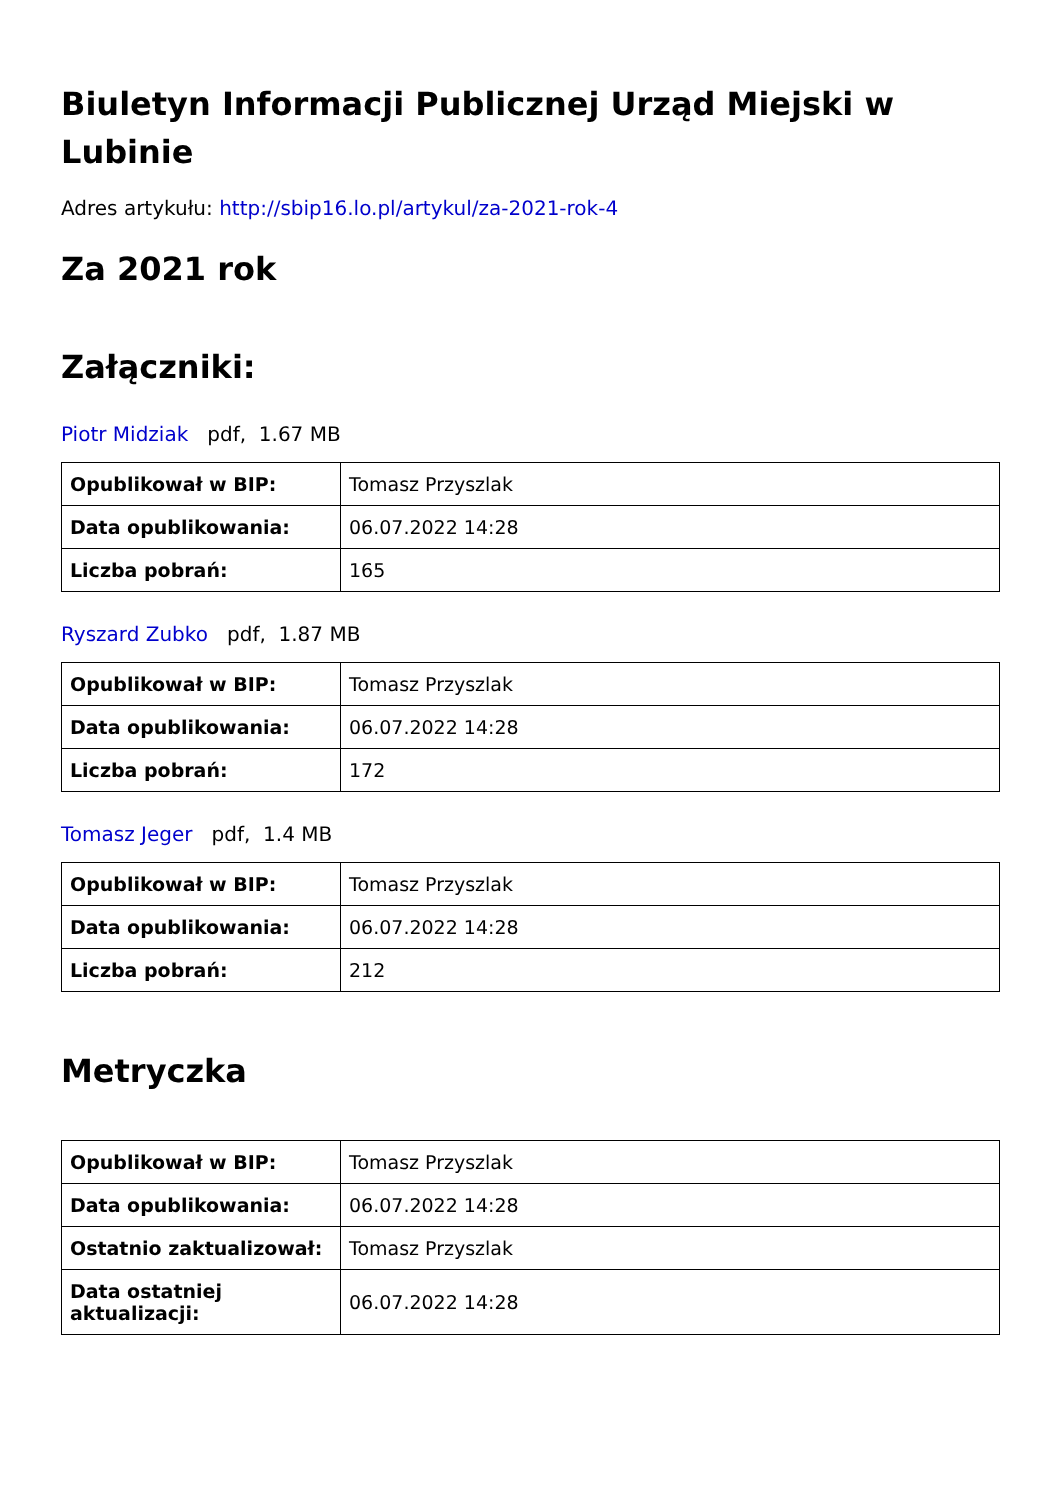Biuletyn Informacji Publicznej Urząd Miejski w Lubinie
Adres artykułu: http://sbip16.lo.pl/artykul/za-2021-rok-4
Za 2021 rok
Załączniki:
Piotr Midziak pdf, 1.67 MB
| Opublikował w BIP: | Tomasz Przyszlak |
| Data opublikowania: | 06.07.2022 14:28 |
| Liczba pobrań: | 165 |
Ryszard Zubko pdf, 1.87 MB
| Opublikował w BIP: | Tomasz Przyszlak |
| Data opublikowania: | 06.07.2022 14:28 |
| Liczba pobrań: | 172 |
Tomasz Jeger pdf, 1.4 MB
| Opublikował w BIP: | Tomasz Przyszlak |
| Data opublikowania: | 06.07.2022 14:28 |
| Liczba pobrań: | 212 |
Metryczka
| Opublikował w BIP: | Tomasz Przyszlak |
| Data opublikowania: | 06.07.2022 14:28 |
| Ostatnio zaktualizował: | Tomasz Przyszlak |
| Data ostatniej aktualizacji: | 06.07.2022 14:28 |